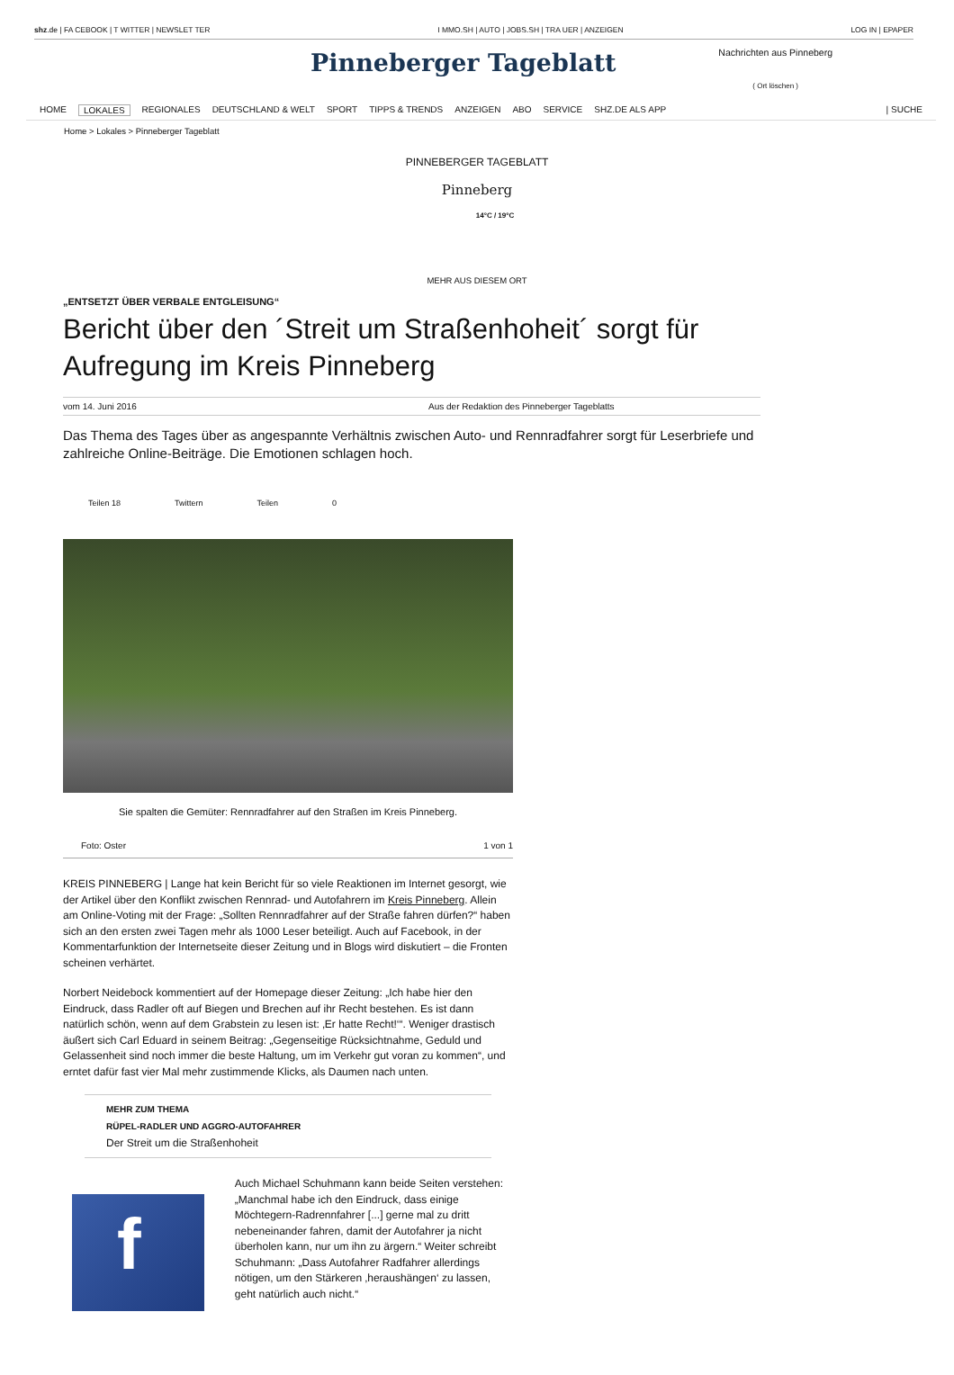shz.de | FA CEBOOK | T WITTER | NEWSLET TER I MMO.SH | AUTO | JOBS.SH | TRA UER | ANZEIGEN LOG IN | EPAPER
Pinneberger Tageblatt
Nachrichten aus Pinneberg
( Ort löschen )
HOME LOKALES REGIONALES DEUTSCHLAND & WELT SPORT TIPPS & TRENDS ANZEIGEN ABO SERVICE SHZ.DE ALS APP | SUCHE
Home > Lokales > Pinneberger Tageblatt
PINNEBERGER TAGEBLATT
Pinneberg
14°C / 19°C
MEHR AUS DIESEM ORT
„ENTSETZT ÜBER VERBALE ENTGLEISUNG“
Bericht über den ´Streit um Straßenhoheit´ sorgt für Aufregung im Kreis Pinneberg
vom 14. Juni 2016 Aus der Redaktion des Pinneberger Tageblatts
Das Thema des Tages über as angespannte Verhältnis zwischen Auto- und Rennradfahrer sorgt für Leserbriefe und zahlreiche Online-Beiträge. Die Emotionen schlagen hoch.
Teilen 18 Twittern Teilen 0
Sie spalten die Gemüter: Rennradfahrer auf den Straßen im Kreis Pinneberg.
Foto: Oster 1 von 1
KREIS PINNEBERG | Lange hat kein Bericht für so viele Reaktionen im Internet gesorgt, wie der Artikel über den Konflikt zwischen Rennrad- und Autofahrern im Kreis Pinneberg. Allein am Online-Voting mit der Frage: „Sollten Rennradfahrer auf der Straße fahren dürfen?“ haben sich an den ersten zwei Tagen mehr als 1000 Leser beteiligt. Auch auf Facebook, in der Kommentarfunktion der Internetseite dieser Zeitung und in Blogs wird diskutiert – die Fronten scheinen verhärtet.
Norbert Neidebock kommentiert auf der Homepage dieser Zeitung: „Ich habe hier den Eindruck, dass Radler oft auf Biegen und Brechen auf ihr Recht bestehen. Es ist dann natürlich schön, wenn auf dem Grabstein zu lesen ist: ‚Er hatte Recht!‘“. Weniger drastisch äußert sich Carl Eduard in seinem Beitrag: „Gegenseitige Rücksichtnahme, Geduld und Gelassenheit sind noch immer die beste Haltung, um im Verkehr gut voran zu kommen“, und erntet dafür fast vier Mal mehr zustimmende Klicks, als Daumen nach unten.
MEHR ZUM THEMA
RÜPEL-RADLER UND AGGRO-AUTOFAHRER
Der Streit um die Straßenhoheit
f
Auch Michael Schuhmann kann beide Seiten verstehen: „Manchmal habe ich den Eindruck, dass einige Möchtegern-Radrennfahrer [...] gerne mal zu dritt nebeneinander fahren, damit der Autofahrer ja nicht überholen kann, nur um ihn zu ärgern.“ Weiter schreibt Schuhmann: „Dass Autofahrer Radfahrer allerdings nötigen, um den Stärkeren ‚heraushängen‘ zu lassen, geht natürlich auch nicht.“